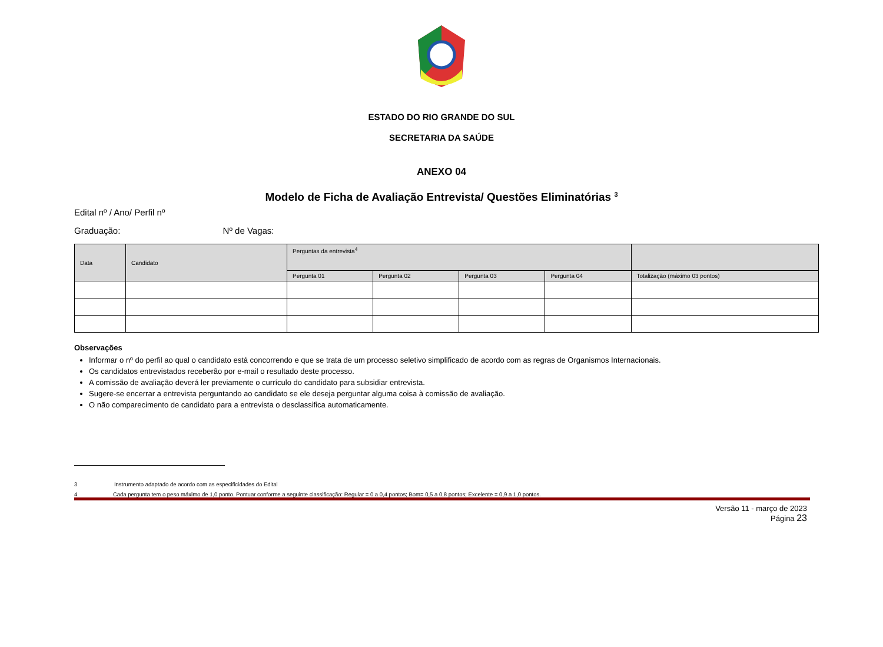ESTADO DO RIO GRANDE DO SUL
SECRETARIA DA SAÚDE
ANEXO 04
Modelo de Ficha de Avaliação Entrevista/ Questões Eliminatórias <sup>3</sup>
Edital nº / Ano/ Perfil nº
Graduação: Nº de Vagas:
| Data | Candidato | Perguntas da entrevista<sup>4</sup> | | | | |
| --- | --- | --- | --- | --- | --- | --- |
| | | Pergunta 01 | Pergunta 02 | Pergunta 03 | Pergunta 04 | Totalização (máximo 03 pontos) |
Observações
Informar o nº do perfil ao qual o candidato está concorrendo e que se trata de um processo seletivo simplificado de acordo com as regras de Organismos Internacionais.
Os candidatos entrevistados receberão por e-mail o resultado deste processo.
A comissão de avaliação deverá ler previamente o currículo do candidato para subsidiar entrevista.
Sugere-se encerrar a entrevista perguntando ao candidato se ele deseja perguntar alguma coisa à comissão de avaliação.
O não comparecimento de candidato para a entrevista o desclassifica automaticamente.
3 Instrumento adaptado de acordo com as especificidades do Edital
4 Cada pergunta tem o peso máximo de 1,0 ponto. Pontuar conforme a seguinte classificação: Regular = 0 a 0,4 pontos; Bom= 0,5 a 0,8 pontos; Excelente = 0,9 a 1,0 pontos.
Versão 11 - março de 2023
Página 23